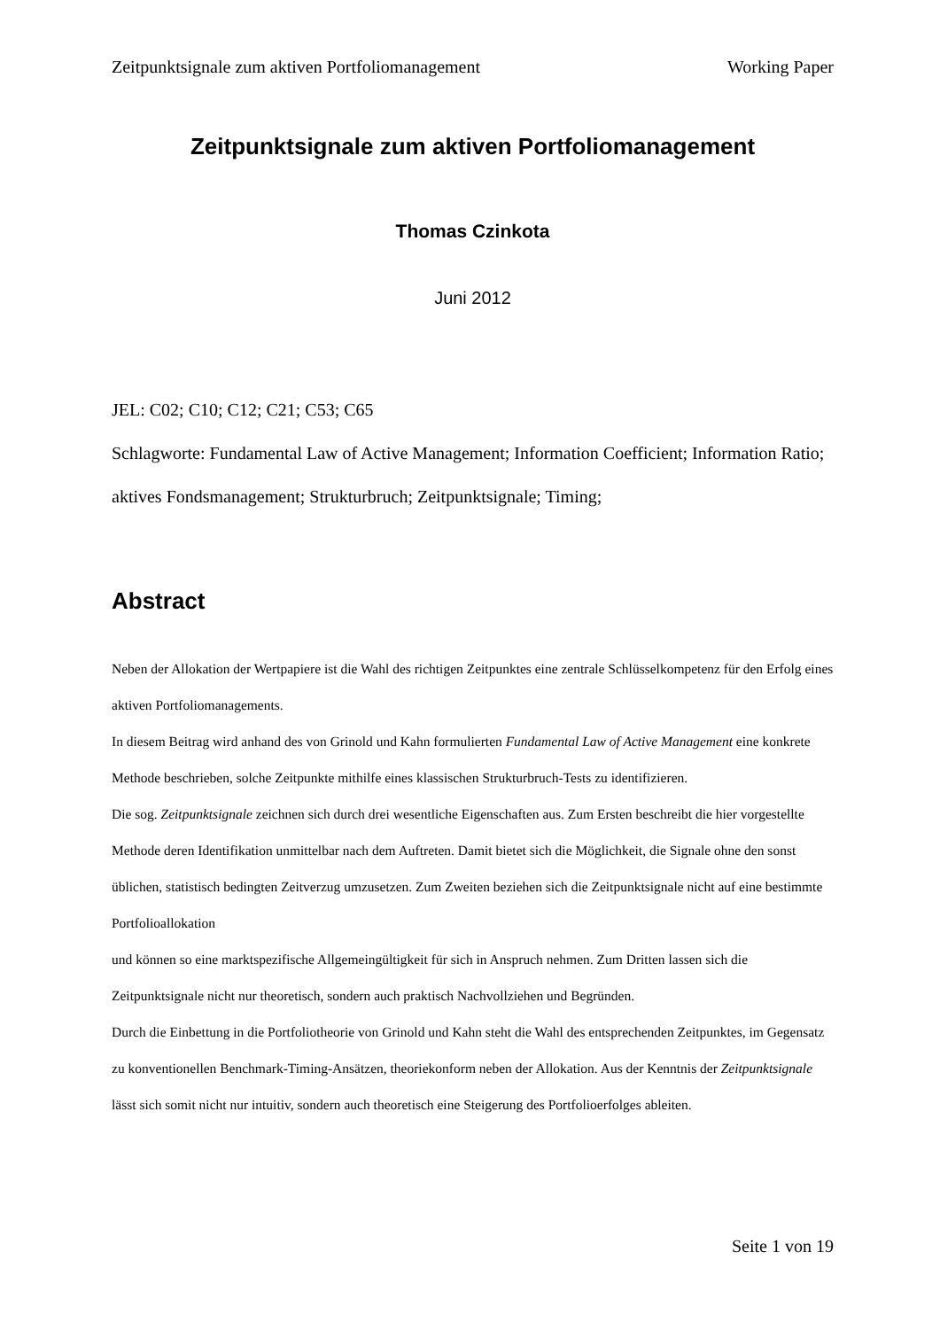Zeitpunktsignale zum aktiven Portfoliomanagement Working Paper
Zeitpunktsignale zum aktiven Portfoliomanagement
Thomas Czinkota
Juni 2012
JEL: C02; C10; C12; C21; C53; C65
Schlagworte: Fundamental Law of Active Management; Information Coefficient; Information Ratio; aktives Fondsmanagement; Strukturbruch; Zeitpunktsignale; Timing;
Abstract
Neben der Allokation der Wertpapiere ist die Wahl des richtigen Zeitpunktes eine zentrale Schlüsselkompetenz für den Erfolg eines aktiven Portfoliomanagements.
In diesem Beitrag wird anhand des von Grinold und Kahn formulierten Fundamental Law of Active Management eine konkrete Methode beschrieben, solche Zeitpunkte mithilfe eines klassischen Strukturbruch-Tests zu identifizieren.
Die sog. Zeitpunktsignale zeichnen sich durch drei wesentliche Eigenschaften aus. Zum Ersten beschreibt die hier vorgestellte Methode deren Identifikation unmittelbar nach dem Auftreten. Damit bietet sich die Möglichkeit, die Signale ohne den sonst üblichen, statistisch bedingten Zeitverzug umzusetzen. Zum Zweiten beziehen sich die Zeitpunktsignale nicht auf eine bestimmte Portfolioallokation
und können so eine marktspezifische Allgemeingültigkeit für sich in Anspruch nehmen. Zum Dritten lassen sich die Zeitpunktsignale nicht nur theoretisch, sondern auch praktisch Nachvollziehen und Begründen.
Durch die Einbettung in die Portfoliotheorie von Grinold und Kahn steht die Wahl des entsprechenden Zeitpunktes, im Gegensatz zu konventionellen Benchmark-Timing-Ansätzen, theoriekonform neben der Allokation. Aus der Kenntnis der Zeitpunktsignale lässt sich somit nicht nur intuitiv, sondern auch theoretisch eine Steigerung des Portfolioerfolges ableiten.
Seite 1 von 19